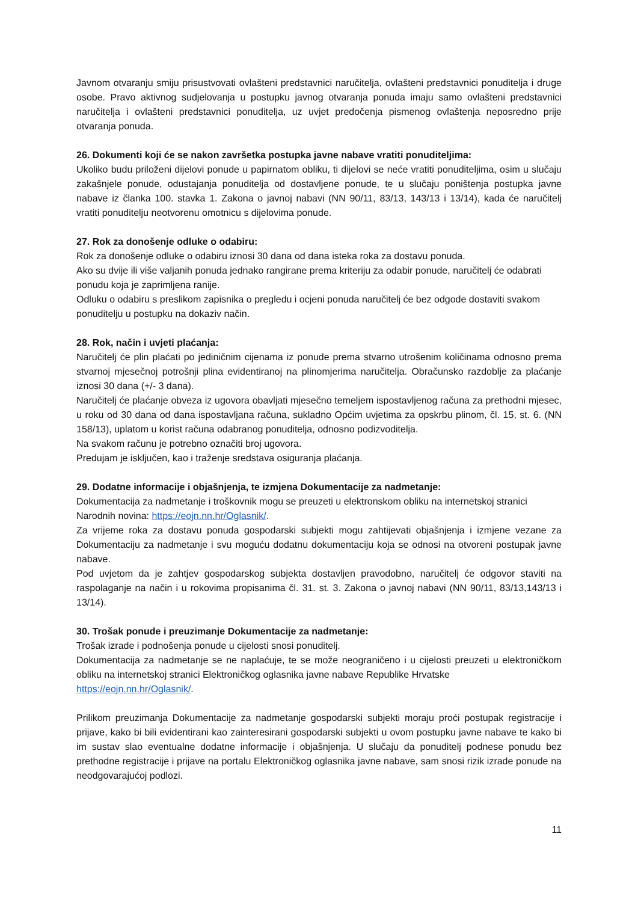Javnom otvaranju smiju prisustvovati ovlašteni predstavnici naručitelja, ovlašteni predstavnici ponuditelja i druge osobe. Pravo aktivnog sudjelovanja u postupku javnog otvaranja ponuda imaju samo ovlašteni predstavnici naručitelja i ovlašteni predstavnici ponuditelja, uz uvjet predočenja pismenog ovlaštenja neposredno prije otvaranja ponuda.
26. Dokumenti koji će se nakon završetka postupka javne nabave vratiti ponuditeljima:
Ukoliko budu priloženi dijelovi ponude u papirnatom obliku, ti dijelovi se neće vratiti ponuditeljima, osim u slučaju zakašnjele ponude, odustajanja ponuditelja od dostavljene ponude, te u slučaju poništenja postupka javne nabave iz članka 100. stavka 1. Zakona o javnoj nabavi (NN 90/11, 83/13, 143/13 i 13/14), kada će naručitelj vratiti ponuditelju neotvorenu omotnicu s dijelovima ponude.
27. Rok za donošenje odluke o odabiru:
Rok za donošenje odluke o odabiru iznosi 30 dana od dana isteka roka za dostavu ponuda.
Ako su dvije ili više valjanih ponuda jednako rangirane prema kriteriju za odabir ponude, naručitelj će odabrati ponudu koja je zaprimljena ranije.
Odluku o odabiru s preslikom zapisnika o pregledu i ocjeni ponuda naručitelj će bez odgode dostaviti svakom ponuditelju u postupku na dokaziv način.
28. Rok, način i uvjeti plaćanja:
Naručitelj će plin plaćati po jediničnim cijenama iz ponude prema stvarno utrošenim količinama odnosno prema stvarnoj mjesečnoj potrošnji plina evidentiranoj na plinomjerima naručitelja. Obračunsko razdoblje za plaćanje iznosi 30 dana (+/- 3 dana).
Naručitelj će plaćanje obveza iz ugovora obavljati mjesečno temeljem ispostavljenog računa za prethodni mjesec, u roku od 30 dana od dana ispostavljana računa, sukladno Općim uvjetima za opskrbu plinom, čl. 15, st. 6. (NN 158/13), uplatom u korist računa odabranog ponuditelja, odnosno podizvoditelja.
Na svakom računu je potrebno označiti broj ugovora.
Predujam je isključen, kao i traženje sredstava osiguranja plaćanja.
29. Dodatne informacije i objašnjenja, te izmjena Dokumentacije za nadmetanje:
Dokumentacija za nadmetanje i troškovnik mogu se preuzeti u elektronskom obliku na internetskoj stranici Narodnih novina: https://eojn.nn.hr/Oglasnik/.
Za vrijeme roka za dostavu ponuda gospodarski subjekti mogu zahtijevati objašnjenja i izmjene vezane za Dokumentaciju za nadmetanje i svu moguću dodatnu dokumentaciju koja se odnosi na otvoreni postupak javne nabave.
Pod uvjetom da je zahtjev gospodarskog subjekta dostavljen pravodobno, naručitelj će odgovor staviti na raspolaganje na način i u rokovima propisanima čl. 31. st. 3. Zakona o javnoj nabavi (NN 90/11, 83/13,143/13 i 13/14).
30. Trošak ponude i preuzimanje Dokumentacije za nadmetanje:
Trošak izrade i podnošenja ponude u cijelosti snosi ponuditelj.
Dokumentacija za nadmetanje se ne naplaćuje, te se može neograničeno i u cijelosti preuzeti u elektroničkom obliku na internetskoj stranici Elektroničkog oglasnika javne nabave Republike Hrvatske
https://eojn.nn.hr/Oglasnik/.
Prilikom preuzimanja Dokumentacije za nadmetanje gospodarski subjekti moraju proći postupak registracije i prijave, kako bi bili evidentirani kao zainteresirani gospodarski subjekti u ovom postupku javne nabave te kako bi im sustav slao eventualne dodatne informacije i objašnjenja. U slučaju da ponuditelj podnese ponudu bez prethodne registracije i prijave na portalu Elektroničkog oglasnika javne nabave, sam snosi rizik izrade ponude na neodgovarajućoj podlozi.
11